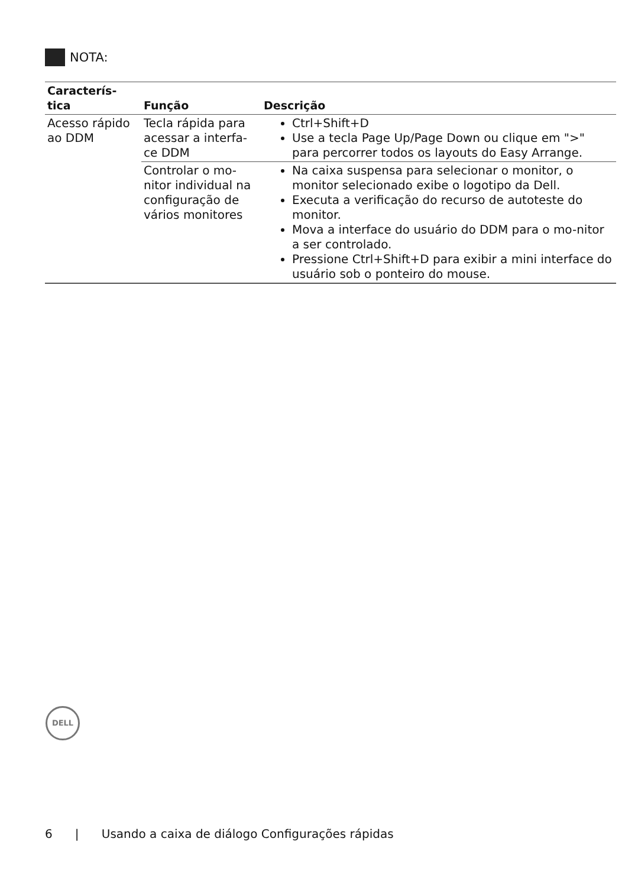NOTA:
| Caracterís- tica | Função | Descrição |
| --- | --- | --- |
| Acesso rápido ao DDM | Tecla rápida para acessar a interfa-ce DDM | Ctrl+Shift+D Use a tecla Page Up/Page Down ou clique em ">" para percorrer todos os layouts do Easy Arrange. |
| | Controlar o mo-nitor individual na configuração de vários monitores | Na caixa suspensa para selecionar o monitor, o monitor selecionado exibe o logotipo da Dell. Executa a verificação do recurso de autoteste do monitor. Mova a interface do usuário do DDM para o mo-nitor a ser controlado. Pressione Ctrl+Shift+D para exibir a mini interface do usuário sob o ponteiro do mouse. |
DELL
6 | Usando a caixa de diálogo Configurações rápidas